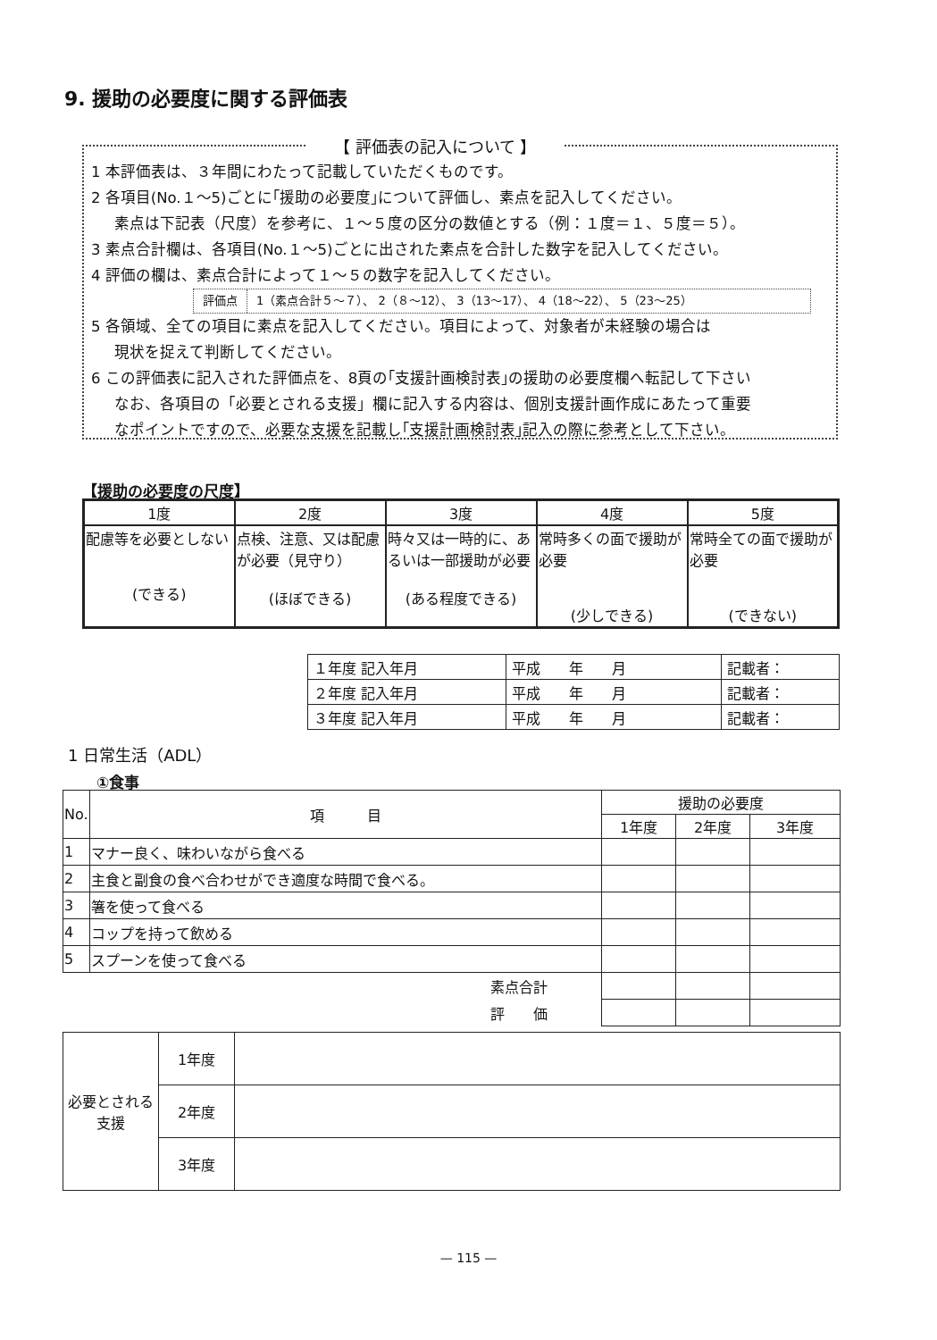9. 援助の必要度に関する評価表
【 評価表の記入について 】
1 本評価表は、３年間にわたって記載していただくものです。
2 各項目(No.１～5)ごとに｢援助の必要度｣について評価し、素点を記入してください。
素点は下記表（尺度）を参考に、１～５度の区分の数値とする（例：１度＝１、５度＝５）。
3 素点合計欄は、各項目(No.１～5)ごとに出された素点を合計した数字を記入してください。
4 評価の欄は、素点合計によって１～５の数字を記入してください。
評価点 1（素点合計５～７）、 2（８～12）、 3（13～17）、 4（18～22）、 5（23～25）
5 各領域、全ての項目に素点を記入してください。項目によって、対象者が未経験の場合は
現状を捉えて判断してください。
6 この評価表に記入された評価点を、8頁の｢支援計画検討表｣の援助の必要度欄へ転記して下さい
なお、各項目の「必要とされる支援」欄に記入する内容は、個別支援計画作成にあたって重要
なポイントですので、必要な支援を記載し｢支援計画検討表｣記入の際に参考として下さい。
【援助の必要度の尺度】
| 1度 | 2度 | 3度 | 4度 | 5度 |
| 配慮等を必要としない (できる) | 点検、注意、又は配慮が必要（見守り） (ほぼできる) | 時々又は一時的に、あるいは一部援助が必要 (ある程度できる) | 常時多くの面で援助が必要 (少しできる) | 常時全ての面で援助が必要 (できない) |
| １年度 記入年月 | 平成 年 月 | 記載者： |
| ２年度 記入年月 | 平成 年 月 | 記載者： |
| ３年度 記入年月 | 平成 年 月 | 記載者： |
1 日常生活（ADL）
①食事
| No. | 項 目 | 援助の必要度 | | |
| --- | --- | --- | --- | --- |
| | | 1年度 | 2年度 | 3年度 |
| 1 | マナー良く、味わいながら食べる | | | |
| 2 | 主食と副食の食べ合わせができ適度な時間で食べる。 | | | |
| 3 | 箸を使って食べる | | | |
| 4 | コップを持って飲める | | | |
| 5 | スプーンを使って食べる | | | |
| 素点合計 | | | | |
| 評 価 | | | | |
| 必要とされる支援 | 1年度 | |
| | 2年度 | |
| | 3年度 | |
— 115 —